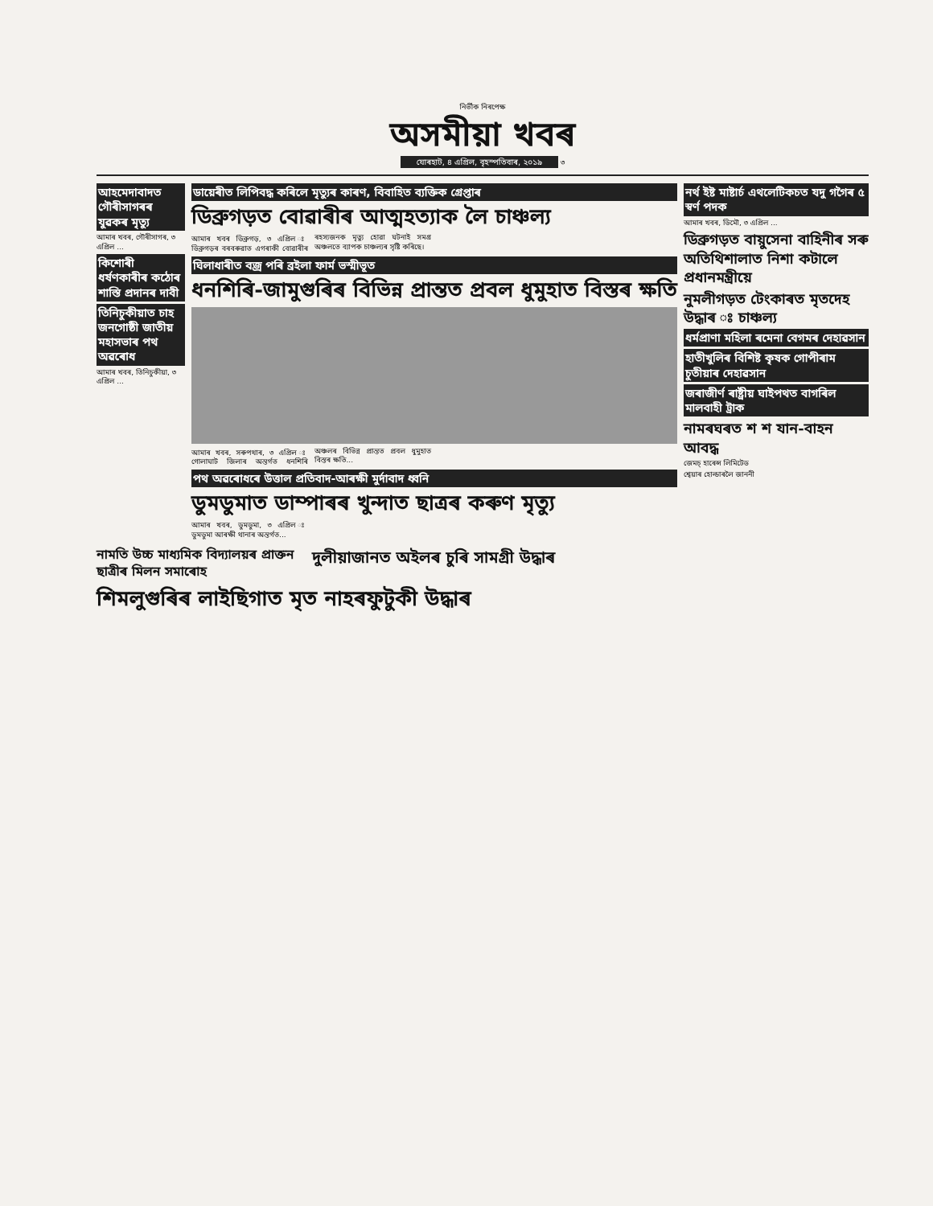নিৰ্ভীক নিৰপেক্ষ
অসমীয়া খবৰ
যোৰহাট, ৪ এপ্ৰিল, বৃহস্পতিবাৰ, ২০১৯
৩
আহমেদাবাদত গৌৰীসাগৰৰ যুৱকৰ মৃত্যু
আমাৰ খবৰ, গৌৰীসাগৰ, ৩ এপ্ৰিল ...
কিশোৰী ধৰ্ষণকাৰীৰ কঠোৰ শাস্তি প্ৰদানৰ দাবী
তিনিচুকীয়াত চাহ জনগোষ্ঠী জাতীয় মহাসভাৰ পথ অৱৰোধ
আমাৰ খবৰ, তিনিচুকীয়া, ৩ এপ্ৰিল ...
ডায়েৰীত লিপিবদ্ধ কৰিলে মৃত্যুৰ কাৰণ, বিবাহিত ব্যক্তিক গ্ৰেপ্তাৰ
ডিব্ৰুগড়ত বোৱাৰীৰ আত্মহত্যাক লৈ চাঞ্চল্য
আমাৰ খবৰ ডিব্ৰুগড়, ৩ এপ্ৰিল ঃ ডিব্ৰুগড়ৰ বৰবৰুৱাত এগৰাকী বোৱাৰীৰ ৰহস্যজনক মৃত্যু হোৱা ঘটনাই সমগ্ৰ অঞ্চলতে ব্যাপক চাঞ্চল্যৰ সৃষ্টি কৰিছে।
ঘিলাধাৰীত বজ্ৰ পৰি ব্ৰইলা ফাৰ্ম ভস্মীভূত
ধনশিৰি-জামুগুৰিৰ বিভিন্ন প্ৰান্তত প্ৰবল ধুমুহাত বিস্তৰ ক্ষতি
আমাৰ খবৰ, সৰুপথাৰ, ৩ এপ্ৰিল ঃ গোলাঘাট জিলাৰ অন্তৰ্গত ধনশিৰি অঞ্চলৰ বিভিন্ন প্ৰান্তত প্ৰবল ধুমুহাত বিস্তৰ ক্ষতি...
পথ অৱৰোধৰে উত্তাল প্ৰতিবাদ-আৰক্ষী মুৰ্দাবাদ ধ্বনি
ডুমডুমাত ডাম্পাৰৰ খুন্দাত ছাত্ৰৰ কৰুণ মৃত্যু
আমাৰ খবৰ, ডুমডুমা, ৩ এপ্ৰিল ঃ ডুমডুমা আৰক্ষী থানাৰ অন্তৰ্গত...
নৰ্থ ইষ্ট মাষ্টাৰ্চ এথলেটিকচত যদু গগৈৰ ৫ স্বৰ্ণ পদক
আমাৰ খবৰ, ডিমৌ, ৩ এপ্ৰিল ...
ডিব্ৰুগড়ত বায়ুসেনা বাহিনীৰ সৰু অতিথিশালাত নিশা কটালে প্ৰধানমন্ত্ৰীয়ে
নুমলীগড়ত টেংকাৰত মৃতদেহ উদ্ধাৰ ঃ চাঞ্চল্য
ধৰ্মপ্ৰাণা মহিলা ৰমেনা বেগমৰ দেহাৱসান
হাতীখুলিৰ বিশিষ্ট কৃষক গোপীৰাম চুতীয়াৰ দেহাৱসান
জৰাজীৰ্ণ ৰাষ্ট্ৰীয় ঘাইপথত বাগৰিল মালবাহী ট্ৰাক
নামৰঘৰত শ শ যান-বাহন আবদ্ধ
জেমচ্ হাৰেন্স লিমিটেড
শ্বেয়াৰ হোল্ডাৰলৈ জাননী
নামতি উচ্চ মাধ্যমিক বিদ্যালয়ৰ প্ৰাক্তন ছাত্ৰীৰ মিলন সমাৰোহ
দুলীয়াজানত অইলৰ চুৰি সামগ্ৰী উদ্ধাৰ
শিমলুগুৰিৰ লাইছিগাত মৃত নাহৰফুটুকী উদ্ধাৰ